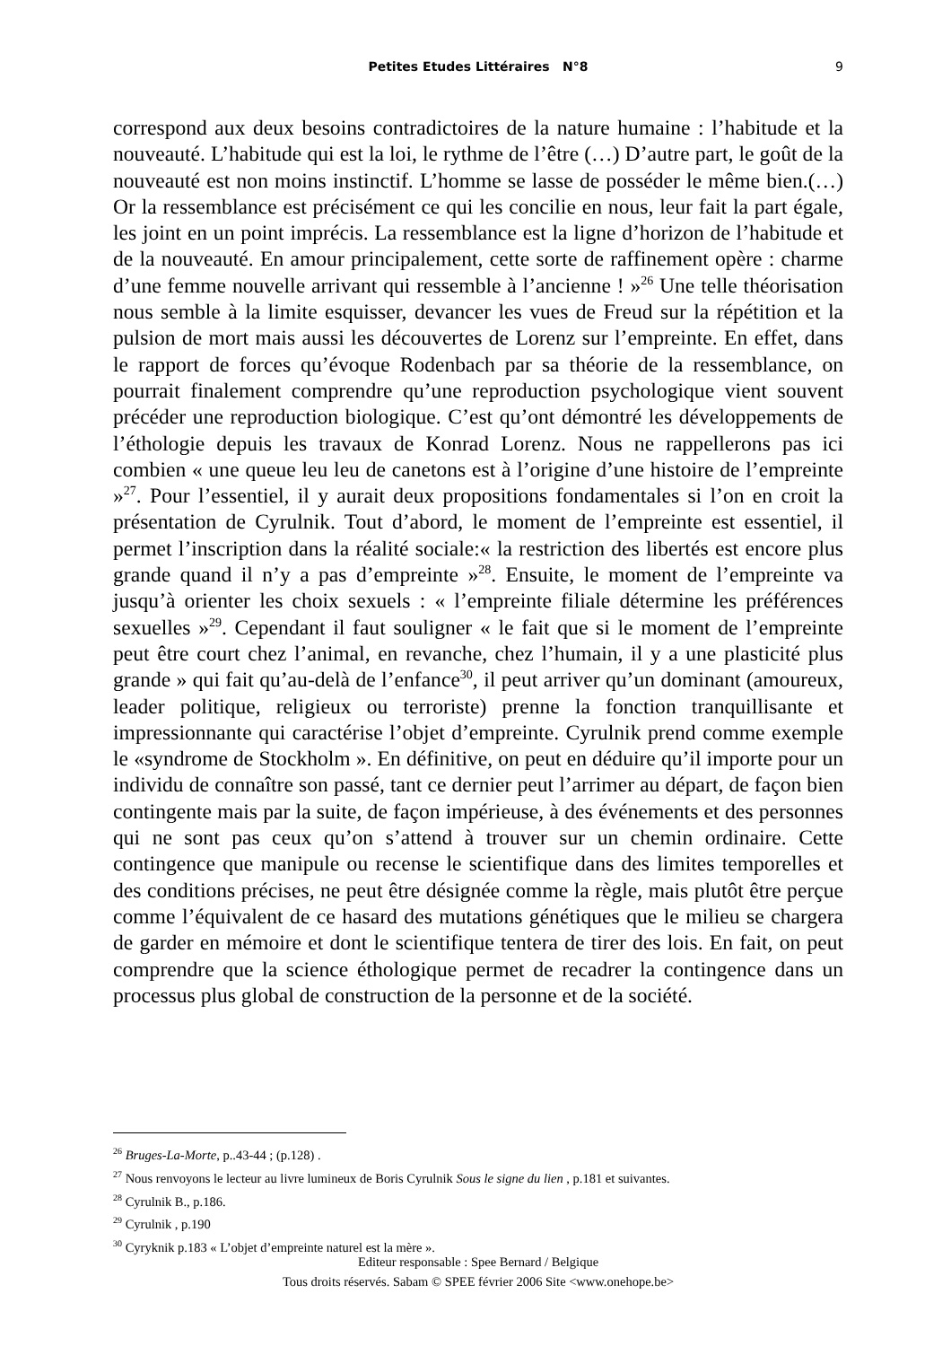Petites Etudes Littéraires N°8 9
correspond aux deux besoins contradictoires de la nature humaine : l’habitude et la nouveauté. L’habitude qui est la loi, le rythme de l’être (…) D’autre part, le goût de la nouveauté est non moins instinctif. L’homme se lasse de posséder le même bien.(…) Or la ressemblance est précisément ce qui les concilie en nous, leur fait la part égale, les joint en un point imprécis. La ressemblance est la ligne d’horizon de l’habitude et de la nouveauté. En amour principalement, cette sorte de raffinement opère : charme d’une femme nouvelle arrivant qui ressemble à l’ancienne ! »<sup>26</sup> Une telle théorisation nous semble à la limite esquisser, devancer les vues de Freud sur la répétition et la pulsion de mort mais aussi les découvertes de Lorenz sur l’empreinte. En effet, dans le rapport de forces qu’évoque Rodenbach par sa théorie de la ressemblance, on pourrait finalement comprendre qu’une reproduction psychologique vient souvent précéder une reproduction biologique. C’est qu’ont démontré les développements de l’éthologie depuis les travaux de Konrad Lorenz. Nous ne rappellerons pas ici combien « une queue leu leu de canetons est à l’origine d’une histoire de l’empreinte »<sup>27</sup>. Pour l’essentiel, il y aurait deux propositions fondamentales si l’on en croit la présentation de Cyrulnik. Tout d’abord, le moment de l’empreinte est essentiel, il permet l’inscription dans la réalité sociale:« la restriction des libertés est encore plus grande quand il n’y a pas d’empreinte »<sup>28</sup>. Ensuite, le moment de l’empreinte va jusqu’à orienter les choix sexuels : « l’empreinte filiale détermine les préférences sexuelles »<sup>29</sup>. Cependant il faut souligner « le fait que si le moment de l’empreinte peut être court chez l’animal, en revanche, chez l’humain, il y a une plasticité plus grande » qui fait qu’au-delà de l’enfance<sup>30</sup>, il peut arriver qu’un dominant (amoureux, leader politique, religieux ou terroriste) prenne la fonction tranquillisante et impressionnante qui caractérise l’objet d’empreinte. Cyrulnik prend comme exemple le «syndrome de Stockholm ». En définitive, on peut en déduire qu’il importe pour un individu de connaître son passé, tant ce dernier peut l’arrimer au départ, de façon bien contingente mais par la suite, de façon impérieuse, à des événements et des personnes qui ne sont pas ceux qu’on s’attend à trouver sur un chemin ordinaire. Cette contingence que manipule ou recense le scientifique dans des limites temporelles et des conditions précises, ne peut être désignée comme la règle, mais plutôt être perçue comme l’équivalent de ce hasard des mutations génétiques que le milieu se chargera de garder en mémoire et dont le scientifique tentera de tirer des lois. En fait, on peut comprendre que la science éthologique permet de recadrer la contingence dans un processus plus global de construction de la personne et de la société.
<sup>26</sup> Bruges-La-Morte, p..43-44 ; (p.128) .
<sup>27</sup> Nous renvoyons le lecteur au livre lumineux de Boris Cyrulnik Sous le signe du lien , p.181 et suivantes.
<sup>28</sup> Cyrulnik B., p.186.
<sup>29</sup> Cyrulnik , p.190
<sup>30</sup> Cyryknik p.183 « L’objet d’empreinte naturel est la mère ».
Editeur responsable : Spee Bernard / Belgique
Tous droits réservés. Sabam © SPEE février 2006 Site <www.onehope.be>